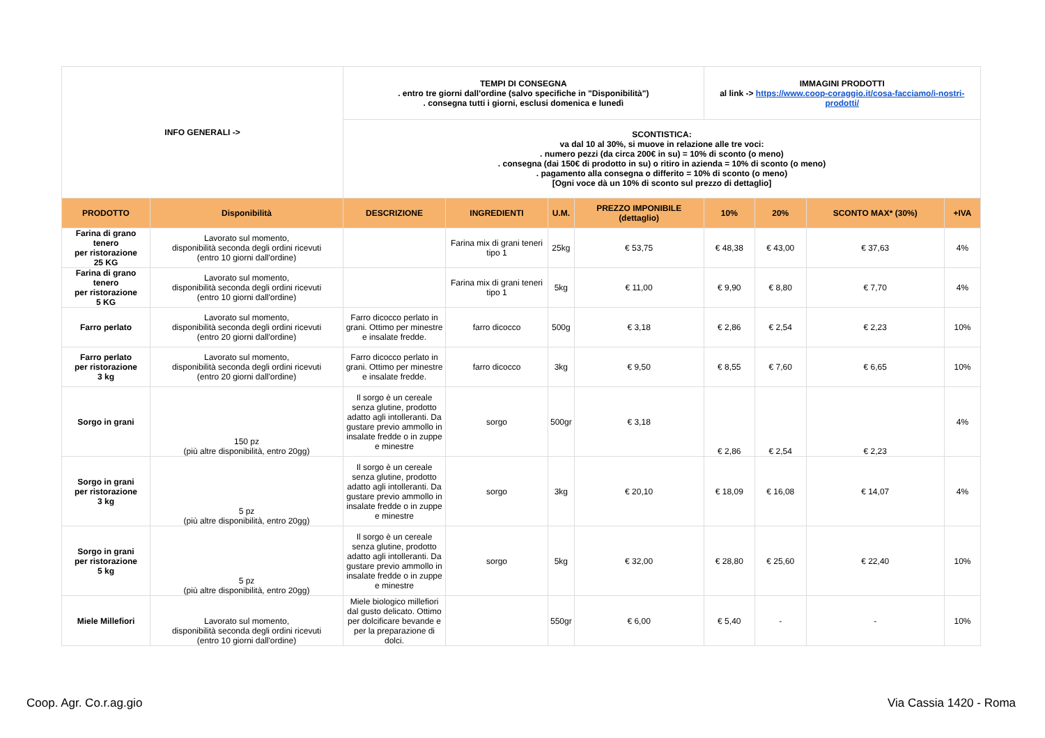| INFO GENERALI -> | | TEMPI DI CONSEGNA . entro tre giorni dall'ordine (salvo specifiche in "Disponibilità") . consegna tutti i giorni, esclusi domenica e lunedì | | | | IMMAGINI PRODOTTI al link -> https://www.coop-coraggio.it/cosa-facciamo/i-nostri-prodotti/ | | | |
| | | SCONTISTICA: va dal 10 al 30%, si muove in relazione alle tre voci: . numero pezzi (da circa 200€ in su) = 10% di sconto (o meno) . consegna (dai 150€ di prodotto in su) o ritiro in azienda = 10% di sconto (o meno) . pagamento alla consegna o differito = 10% di sconto (o meno) [Ogni voce dà un 10% di sconto sul prezzo di dettaglio] | | | | | | | |
| PRODOTTO | Disponibilità | DESCRIZIONE | INGREDIENTI | U.M. | PREZZO IMPONIBILE (dettaglio) | 10% | 20% | SCONTO MAX* (30%) | +IVA |
| Farina di grano tenero per ristorazione 25 KG | Lavorato sul momento, disponibilità seconda degli ordini ricevuti (entro 10 giorni dall'ordine) | | Farina mix di grani teneri tipo 1 | 25kg | € 53,75 | € 48,38 | € 43,00 | € 37,63 | 4% |
| Farina di grano tenero per ristorazione 5 KG | Lavorato sul momento, disponibilità seconda degli ordini ricevuti (entro 10 giorni dall'ordine) | | Farina mix di grani teneri tipo 1 | 5kg | € 11,00 | € 9,90 | € 8,80 | € 7,70 | 4% |
| Farro perlato | Lavorato sul momento, disponibilità seconda degli ordini ricevuti (entro 20 giorni dall'ordine) | Farro dicocco perlato in grani. Ottimo per minestre e insalate fredde. | farro dicocco | 500g | € 3,18 | € 2,86 | € 2,54 | € 2,23 | 10% |
| Farro perlato per ristorazione 3 kg | Lavorato sul momento, disponibilità seconda degli ordini ricevuti (entro 20 giorni dall'ordine) | Farro dicocco perlato in grani. Ottimo per minestre e insalate fredde. | farro dicocco | 3kg | € 9,50 | € 8,55 | € 7,60 | € 6,65 | 10% |
| Sorgo in grani | 150 pz (più altre disponibilità, entro 20gg) | Il sorgo è un cereale senza glutine, prodotto adatto agli intolleranti. Da gustare previo ammollo in insalate fredde o in zuppe e minestre | sorgo | 500gr | € 3,18 | € 2,86 | € 2,54 | € 2,23 | 4% |
| Sorgo in grani per ristorazione 3 kg | 5 pz (più altre disponibilità, entro 20gg) | Il sorgo è un cereale senza glutine, prodotto adatto agli intolleranti. Da gustare previo ammollo in insalate fredde o in zuppe e minestre | sorgo | 3kg | € 20,10 | € 18,09 | € 16,08 | € 14,07 | 4% |
| Sorgo in grani per ristorazione 5 kg | 5 pz (più altre disponibilità, entro 20gg) | Il sorgo è un cereale senza glutine, prodotto adatto agli intolleranti. Da gustare previo ammollo in insalate fredde o in zuppe e minestre | sorgo | 5kg | € 32,00 | € 28,80 | € 25,60 | € 22,40 | 10% |
| Miele Millefiori | Lavorato sul momento, disponibilità seconda degli ordini ricevuti (entro 10 giorni dall'ordine) | Miele biologico millefiori dal gusto delicato. Ottimo per dolcificare bevande e per la preparazione di dolci. | | 550gr | € 6,00 | € 5,40 | - | - | 10% |
Coop. Agr. Co.r.ag.gio Via Cassia 1420 - Roma